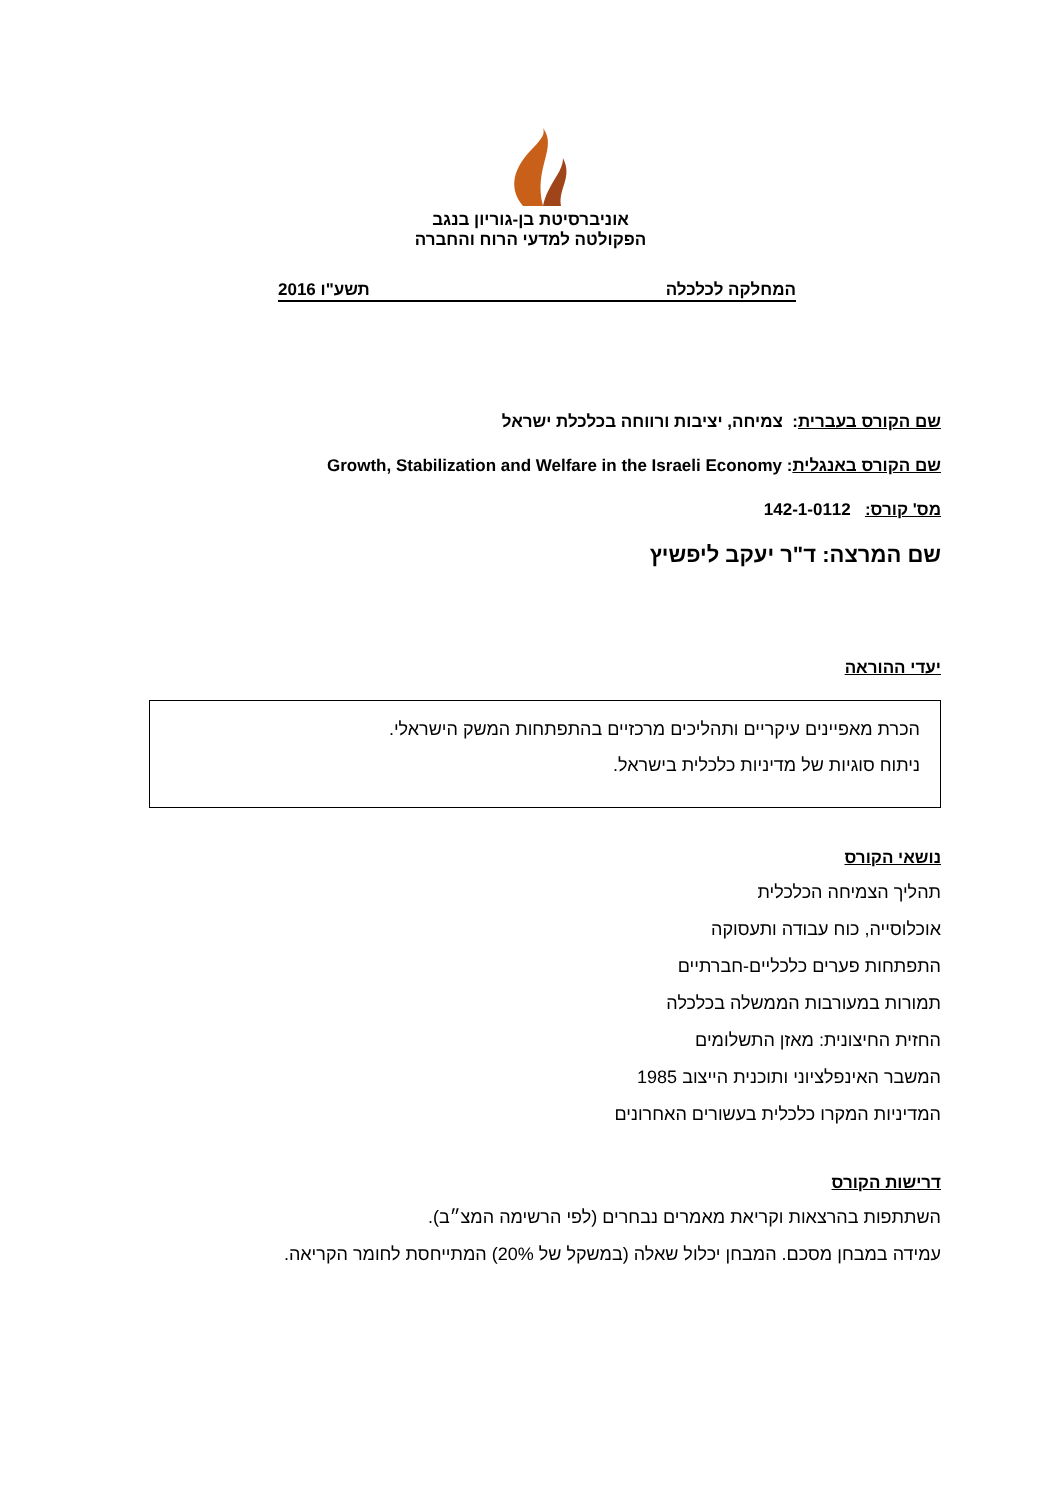אוניברסיטת בן-גוריון בנגב
הפקולטה למדעי הרוח והחברה
המחלקה לכלכלה תשע"ו 2016
שם הקורס בעברית: צמיחה, יציבות ורווחה בכלכלת ישראל
שם הקורס באנגלית: Growth, Stabilization and Welfare in the Israeli Economy
מס' קורס: 142-1-0112
שם המרצה: ד"ר יעקב ליפשיץ
יעדי ההוראה
הכרת מאפיינים עיקריים ותהליכים מרכזיים בהתפתחות המשק הישראלי.
ניתוח סוגיות של מדיניות כלכלית בישראל.
נושאי הקורס
תהליך הצמיחה הכלכלית
אוכלוסייה, כוח עבודה ותעסוקה
התפתחות פערים כלכליים-חברתיים
תמורות במעורבות הממשלה בכלכלה
החזית החיצונית: מאזן התשלומים
המשבר האינפלציוני ותוכנית הייצוב 1985
המדיניות המקרו כלכלית בעשורים האחרונים
דרישות הקורס
השתתפות בהרצאות וקריאת מאמרים נבחרים (לפי הרשימה המצ״ב).
עמידה במבחן מסכם. המבחן יכלול שאלה (במשקל של 20%) המתייחסת לחומר הקריאה.